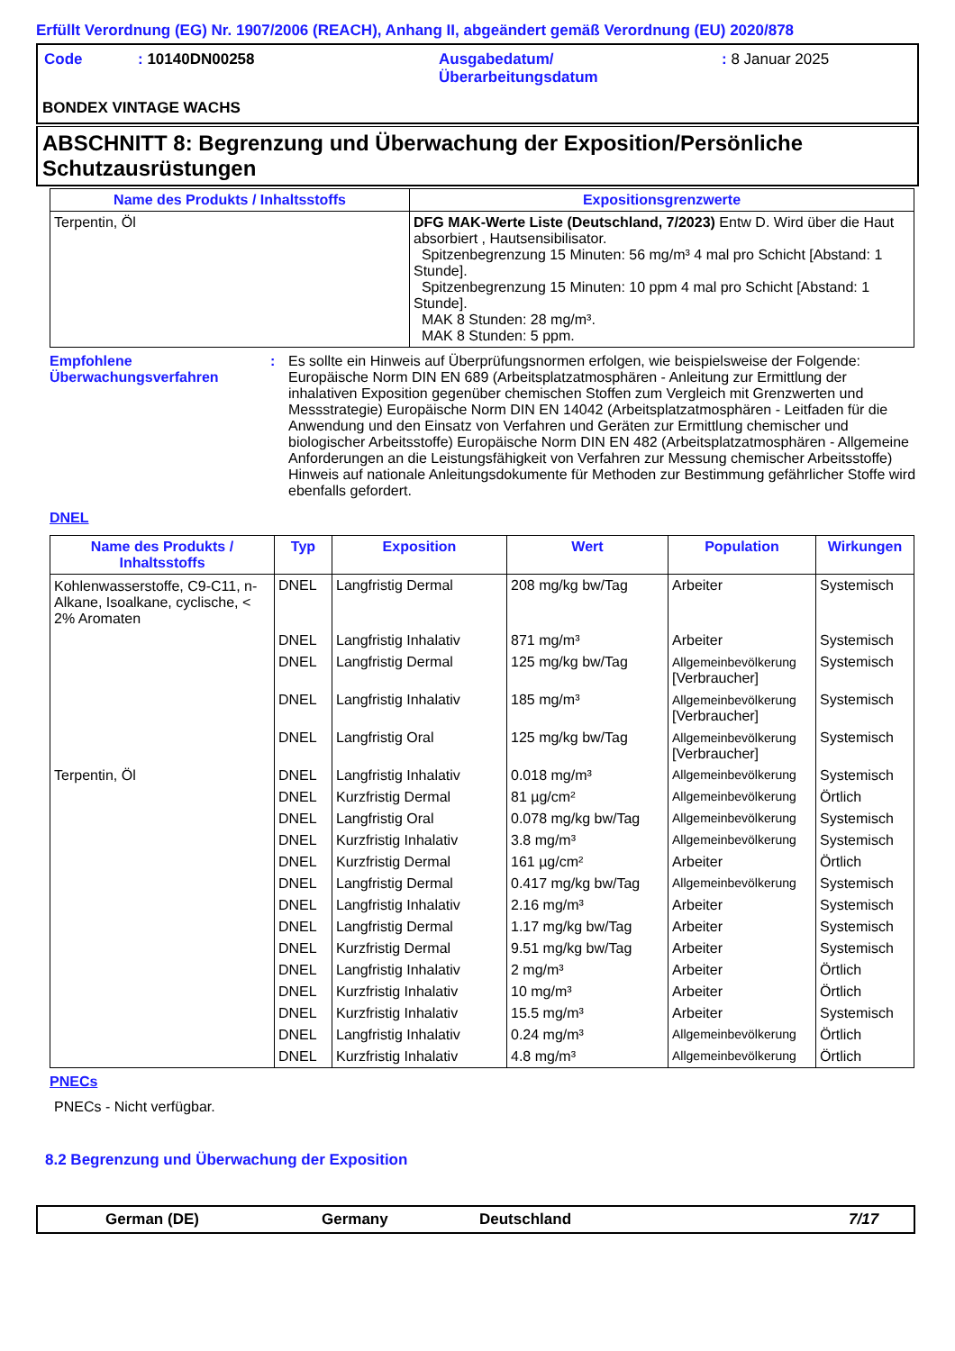Erfüllt Verordnung (EG) Nr. 1907/2006 (REACH), Anhang II, abgeändert gemäß Verordnung (EU) 2020/878
| Code | : 10140DN00258 | Ausgabedatum/ Überarbeitungsdatum | : 8 Januar 2025 |
BONDEX VINTAGE WACHS
ABSCHNITT 8: Begrenzung und Überwachung der Exposition/Persönliche Schutzausrüstungen
| Name des Produkts / Inhaltsstoffs | Expositionsgrenzwerte |
| --- | --- |
| Terpentin, Öl | DFG MAK-Werte Liste (Deutschland, 7/2023) Entw D. Wird über die Haut absorbiert , Hautsensibilisator. Spitzenbegrenzung 15 Minuten: 56 mg/m³ 4 mal pro Schicht [Abstand: 1 Stunde]. Spitzenbegrenzung 15 Minuten: 10 ppm 4 mal pro Schicht [Abstand: 1 Stunde]. MAK 8 Stunden: 28 mg/m³. MAK 8 Stunden: 5 ppm. |
Empfohlene Überwachungsverfahren
: Es sollte ein Hinweis auf Überprüfungsnormen erfolgen, wie beispielsweise der Folgende: Europäische Norm DIN EN 689 (Arbeitsplatzatmosphären - Anleitung zur Ermittlung der inhalativen Exposition gegenüber chemischen Stoffen zum Vergleich mit Grenzwerten und Messstrategie) Europäische Norm DIN EN 14042 (Arbeitsplatzatmosphären - Leitfaden für die Anwendung und den Einsatz von Verfahren und Geräten zur Ermittlung chemischer und biologischer Arbeitsstoffe) Europäische Norm DIN EN 482 (Arbeitsplatzatmosphären - Allgemeine Anforderungen an die Leistungsfähigkeit von Verfahren zur Messung chemischer Arbeitsstoffe) Hinweis auf nationale Anleitungsdokumente für Methoden zur Bestimmung gefährlicher Stoffe wird ebenfalls gefordert.
DNEL
| Name des Produkts / Inhaltsstoffs | Typ | Exposition | Wert | Population | Wirkungen |
| --- | --- | --- | --- | --- | --- |
| Kohlenwasserstoffe, C9-C11, n-Alkane, Isoalkane, cyclische, < 2% Aromaten | DNEL | Langfristig Dermal | 208 mg/kg bw/Tag | Arbeiter | Systemisch |
| | DNEL | Langfristig Inhalativ | 871 mg/m³ | Arbeiter | Systemisch |
| | DNEL | Langfristig Dermal | 125 mg/kg bw/Tag | Allgemeinbevölkerung [Verbraucher] | Systemisch |
| | DNEL | Langfristig Inhalativ | 185 mg/m³ | Allgemeinbevölkerung [Verbraucher] | Systemisch |
| | DNEL | Langfristig Oral | 125 mg/kg bw/Tag | Allgemeinbevölkerung [Verbraucher] | Systemisch |
| Terpentin, Öl | DNEL | Langfristig Inhalativ | 0.018 mg/m³ | Allgemeinbevölkerung | Systemisch |
| | DNEL | Kurzfristig Dermal | 81 µg/cm² | Allgemeinbevölkerung | Örtlich |
| | DNEL | Langfristig Oral | 0.078 mg/kg bw/Tag | Allgemeinbevölkerung | Systemisch |
| | DNEL | Kurzfristig Inhalativ | 3.8 mg/m³ | Allgemeinbevölkerung | Systemisch |
| | DNEL | Kurzfristig Dermal | 161 µg/cm² | Arbeiter | Örtlich |
| | DNEL | Langfristig Dermal | 0.417 mg/kg bw/Tag | Allgemeinbevölkerung | Systemisch |
| | DNEL | Langfristig Inhalativ | 2.16 mg/m³ | Arbeiter | Systemisch |
| | DNEL | Langfristig Dermal | 1.17 mg/kg bw/Tag | Arbeiter | Systemisch |
| | DNEL | Kurzfristig Dermal | 9.51 mg/kg bw/Tag | Arbeiter | Systemisch |
| | DNEL | Langfristig Inhalativ | 2 mg/m³ | Arbeiter | Örtlich |
| | DNEL | Kurzfristig Inhalativ | 10 mg/m³ | Arbeiter | Örtlich |
| | DNEL | Kurzfristig Inhalativ | 15.5 mg/m³ | Arbeiter | Systemisch |
| | DNEL | Langfristig Inhalativ | 0.24 mg/m³ | Allgemeinbevölkerung | Örtlich |
| | DNEL | Kurzfristig Inhalativ | 4.8 mg/m³ | Allgemeinbevölkerung | Örtlich |
PNECs
PNECs - Nicht verfügbar.
8.2 Begrenzung und Überwachung der Exposition
German (DE) Germany Deutschland 7/17